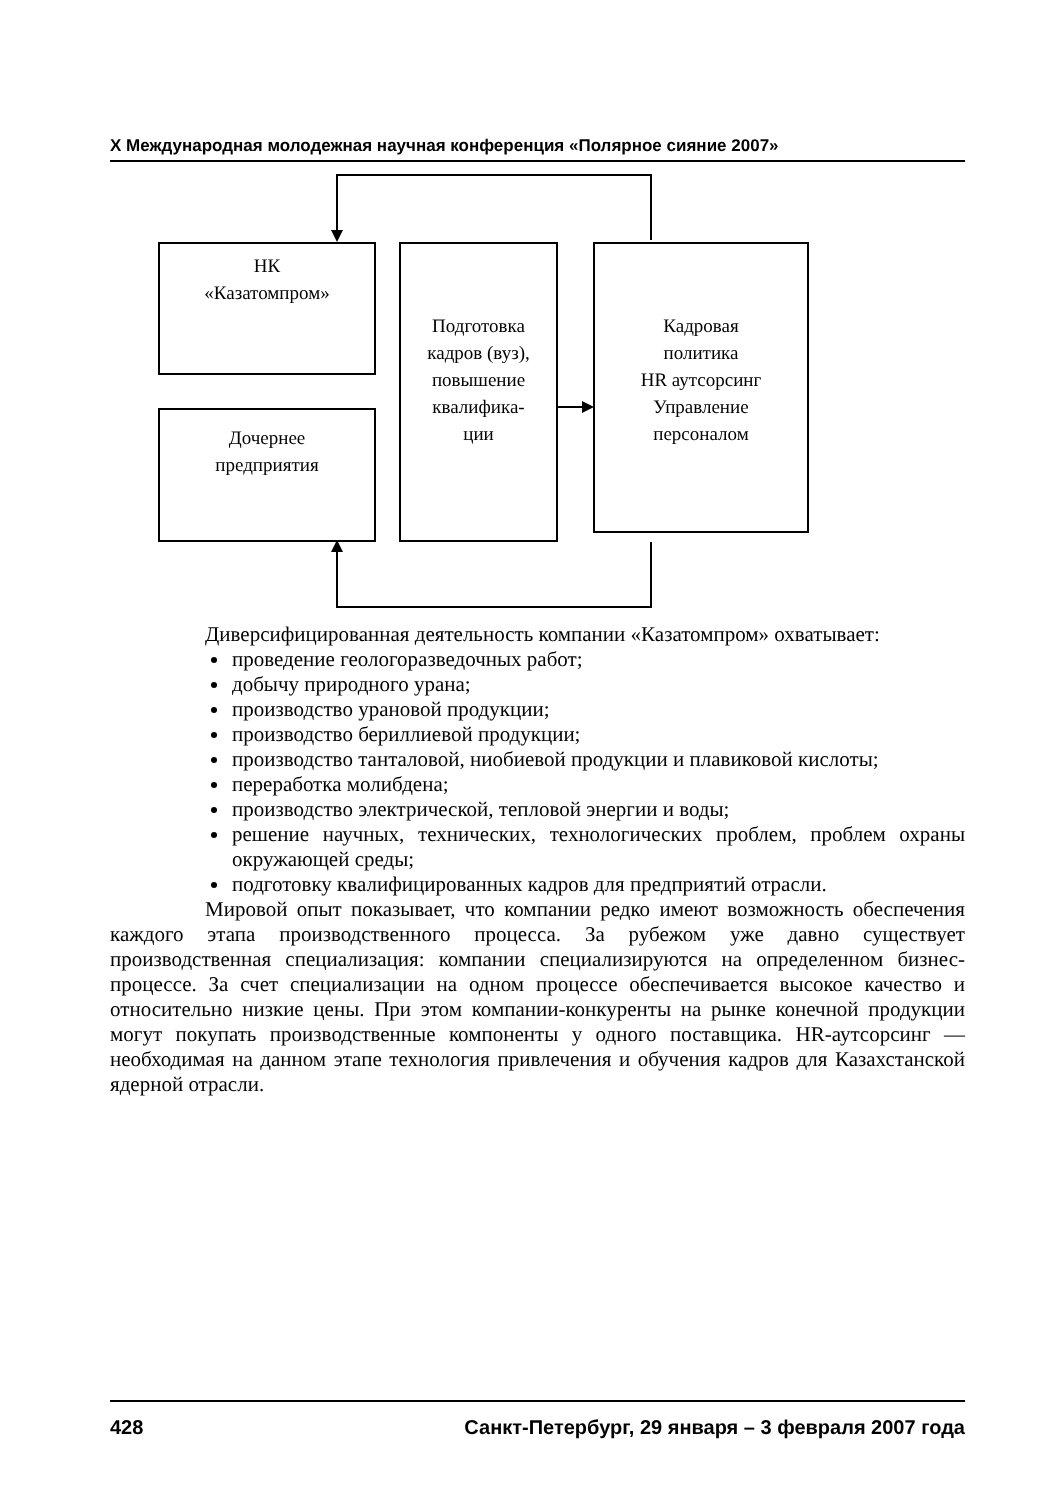X Международная молодежная научная конференция «Полярное сияние 2007»
НК
«Казатомпром»
Дочернее
предприятия
Подготовка
кадров (вуз),
повышение
квалифика-
ции
Кадровая
политика
HR аутсорсинг
Управление
персоналом
Диверсифицированная деятельность компании «Казатомпром» охватывает:
проведение геологоразведочных работ;
добычу природного урана;
производство урановой продукции;
производство бериллиевой продукции;
производство танталовой, ниобиевой продукции и плавиковой кислоты;
переработка молибдена;
производство электрической, тепловой энергии и воды;
решение научных, технических, технологических проблем, проблем охраны окружающей среды;
подготовку квалифицированных кадров для предприятий отрасли.
Мировой опыт показывает, что компании редко имеют возможность обеспечения каждого этапа производственного процесса. За рубежом уже давно существует производственная специализация: компании специализируются на определенном бизнес-процессе. За счет специализации на одном процессе обеспечивается высокое качество и относительно низкие цены. При этом компании-конкуренты на рынке конечной продукции могут покупать производственные компоненты у одного поставщика. HR-аутсорсинг — необходимая на данном этапе технология привлечения и обучения кадров для Казахстанской ядерной отрасли.
428 Санкт-Петербург, 29 января – 3 февраля 2007 года